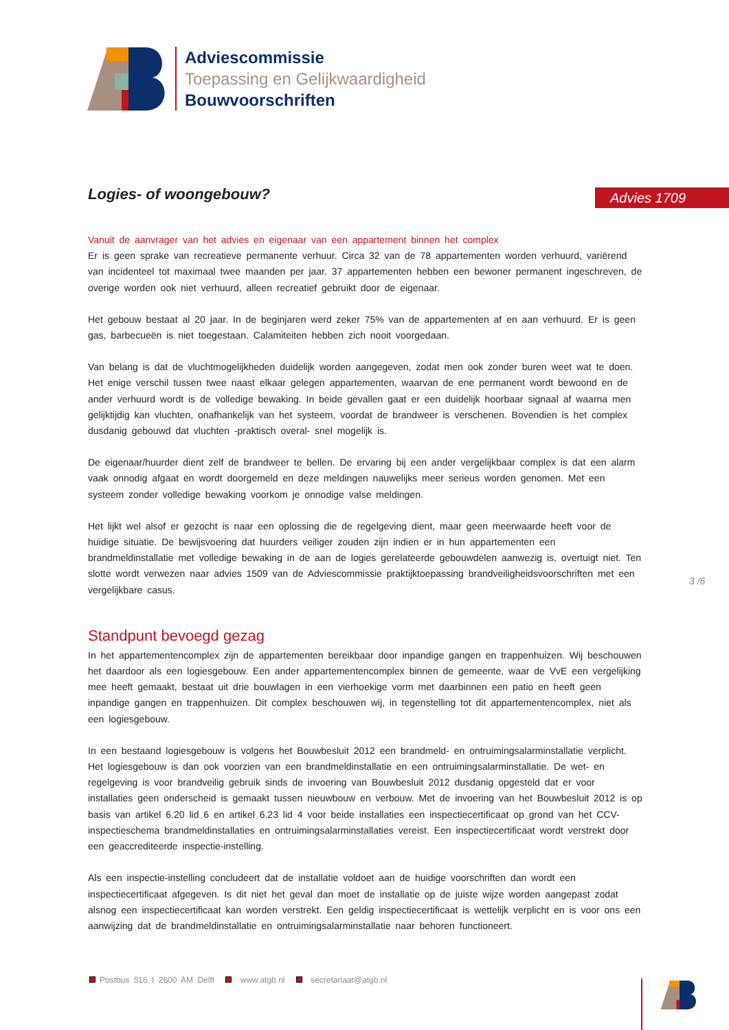Adviescommissie
Toepassing en Gelijkwaardigheid
Bouwvoorschriften
Advies 1709
Logies- of woongebouw?
Vanuit de aanvrager van het advies en eigenaar van een appartement binnen het complex
Er is geen sprake van recreatieve permanente verhuur. Circa 32 van de 78 appartementen worden verhuurd, variërend van incidenteel tot maximaal twee maanden per jaar. 37 appartementen hebben een bewoner permanent ingeschreven, de overige worden ook niet verhuurd, alleen recreatief gebruikt door de eigenaar.
Het gebouw bestaat al 20 jaar. In de beginjaren werd zeker 75% van de appartementen af en aan verhuurd. Er is geen gas, barbecueën is niet toegestaan. Calamiteiten hebben zich nooit voorgedaan.
Van belang is dat de vluchtmogelijkheden duidelijk worden aangegeven, zodat men ook zonder buren weet wat te doen. Het enige verschil tussen twee naast elkaar gelegen appartementen, waarvan de ene permanent wordt bewoond en de ander verhuurd wordt is de volledige bewaking. In beide gevallen gaat er een duidelijk hoorbaar signaal af waarna men gelijktijdig kan vluchten, onafhankelijk van het systeem, voordat de brandweer is verschenen. Bovendien is het complex dusdanig gebouwd dat vluchten -praktisch overal- snel mogelijk is.
De eigenaar/huurder dient zelf de brandweer te bellen. De ervaring bij een ander vergelijkbaar complex is dat een alarm vaak onnodig afgaat en wordt doorgemeld en deze meldingen nauwelijks meer serieus worden genomen. Met een systeem zonder volledige bewaking voorkom je onnodige valse meldingen.
Het lijkt wel alsof er gezocht is naar een oplossing die de regelgeving dient, maar geen meerwaarde heeft voor de huidige situatie. De bewijsvoering dat huurders veiliger zouden zijn indien er in hun appartementen een brandmeldinstallatie met volledige bewaking in de aan de logies gerelateerde gebouwdelen aanwezig is, overtuigt niet. Ten slotte wordt verwezen naar advies 1509 van de Adviescommissie praktijktoepassing brandveiligheidsvoorschriften met een vergelijkbare casus.
Standpunt bevoegd gezag
In het appartementencomplex zijn de appartementen bereikbaar door inpandige gangen en trappenhuizen. Wij beschouwen het daardoor als een logiesgebouw. Een ander appartementencomplex binnen de gemeente, waar de VvE een vergelijking mee heeft gemaakt, bestaat uit drie bouwlagen in een vierhoekige vorm met daarbinnen een patio en heeft geen inpandige gangen en trappenhuizen. Dit complex beschouwen wij, in tegenstelling tot dit appartementencomplex, niet als een logiesgebouw.
In een bestaand logiesgebouw is volgens het Bouwbesluit 2012 een brandmeld- en ontruimingsalarminstallatie verplicht. Het logiesgebouw is dan ook voorzien van een brandmeldinstallatie en een ontruimingsalarminstallatie. De wet- en regelgeving is voor brandveilig gebruik sinds de invoering van Bouwbesluit 2012 dusdanig opgesteld dat er voor installaties geen onderscheid is gemaakt tussen nieuwbouw en verbouw. Met de invoering van het Bouwbesluit 2012 is op basis van artikel 6.20 lid 6 en artikel 6.23 lid 4 voor beide installaties een inspectiecertificaat op grond van het CCV-inspectieschema brandmeldinstallaties en ontruimingsalarminstallaties vereist. Een inspectiecertificaat wordt verstrekt door een geaccrediteerde inspectie-instelling.
Als een inspectie-instelling concludeert dat de installatie voldoet aan de huidige voorschriften dan wordt een inspectiecertificaat afgegeven. Is dit niet het geval dan moet de installatie op de juiste wijze worden aangepast zodat alsnog een inspectiecertificaat kan worden verstrekt. Een geldig inspectiecertificaat is wettelijk verplicht en is voor ons een aanwijzing dat de brandmeldinstallatie en ontruimingsalarminstallatie naar behoren functioneert.
3 /6
Postbus 516 I 2600 AM Delft www.atgb.nl secretariaat@atgb.nl